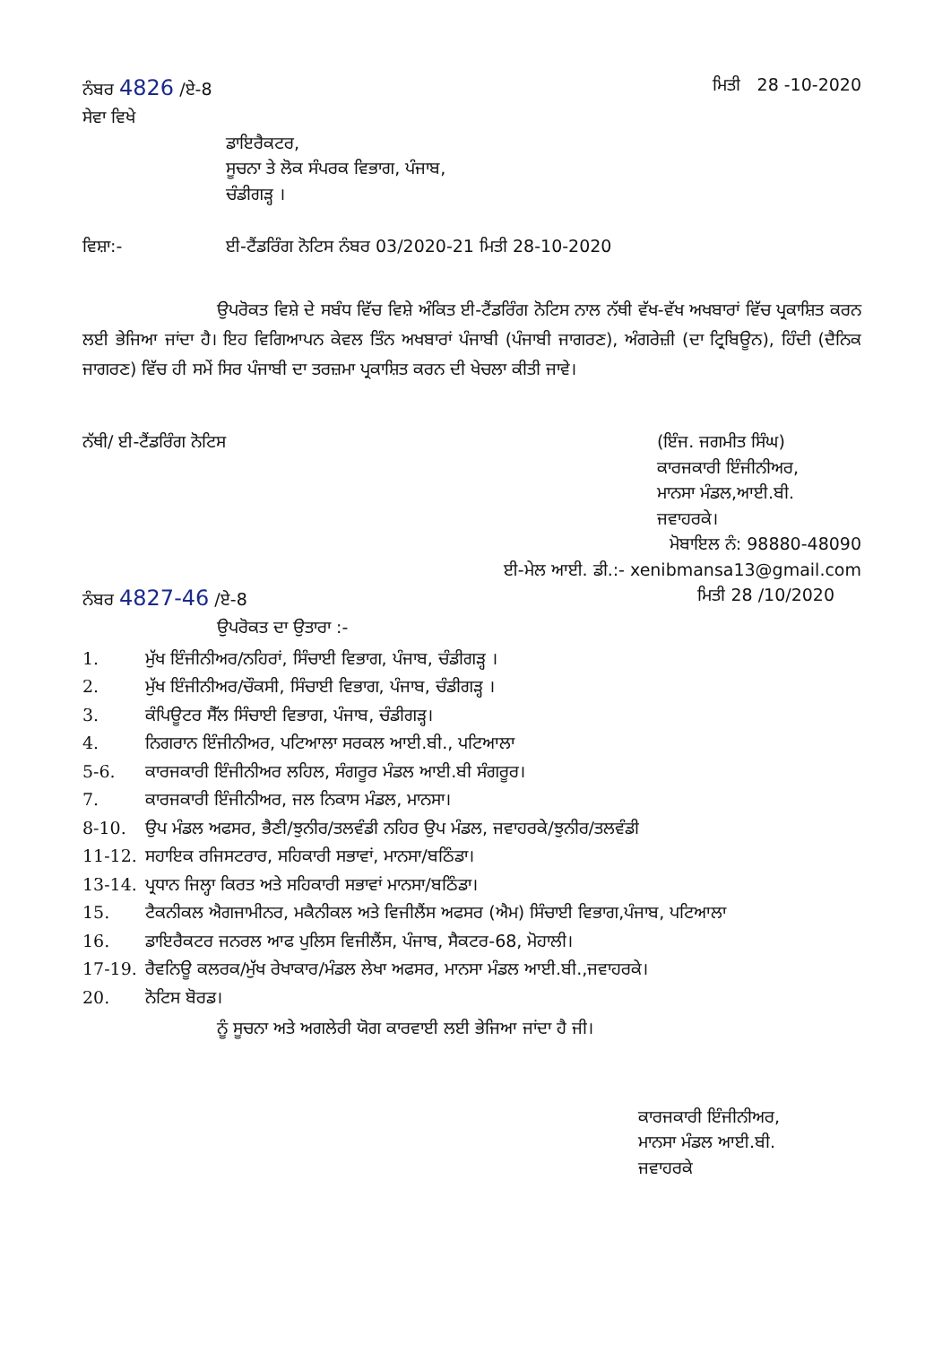ਨੰਬਰ 4826 /ਏ-8 ਮਿਤੀ 28 -10-2020
ਸੇਵਾ ਵਿਖੇ
ਡਾਇਰੈਕਟਰ,
ਸੂਚਨਾ ਤੇ ਲੋਕ ਸੰਪਰਕ ਵਿਭਾਗ, ਪੰਜਾਬ,
ਚੰਡੀਗੜ੍ਹ ।
ਵਿਸ਼ਾ:- ਈ-ਟੈਂਡਰਿੰਗ ਨੋਟਿਸ ਨੰਬਰ 03/2020-21 ਮਿਤੀ 28-10-2020
ਉਪਰੋਕਤ ਵਿਸ਼ੇ ਦੇ ਸਬੰਧ ਵਿੱਚ ਵਿਸ਼ੇ ਅੰਕਿਤ ਈ-ਟੈਂਡਰਿੰਗ ਨੋਟਿਸ ਨਾਲ ਨੱਥੀ ਵੱਖ-ਵੱਖ ਅਖਬਾਰਾਂ ਵਿੱਚ ਪ੍ਰਕਾਸ਼ਿਤ ਕਰਨ ਲਈ ਭੇਜਿਆ ਜਾਂਦਾ ਹੈ। ਇਹ ਵਿਗਿਆਪਨ ਕੇਵਲ ਤਿੰਨ ਅਖਬਾਰਾਂ ਪੰਜਾਬੀ (ਪੰਜਾਬੀ ਜਾਗਰਣ), ਅੰਗਰੇਜ਼ੀ (ਦਾ ਟ੍ਰਿਬਿਊਨ), ਹਿੰਦੀ (ਦੈਨਿਕ ਜਾਗਰਣ) ਵਿੱਚ ਹੀ ਸਮੇਂ ਸਿਰ ਪੰਜਾਬੀ ਦਾ ਤਰਜ਼ਮਾ ਪ੍ਰਕਾਸ਼ਿਤ ਕਰਨ ਦੀ ਖੇਚਲਾ ਕੀਤੀ ਜਾਵੇ।
ਨੱਥੀ/ ਈ-ਟੈਂਡਰਿੰਗ ਨੋਟਿਸ (ਇੰਜ. ਜਗਮੀਤ ਸਿੰਘ)
ਕਾਰਜਕਾਰੀ ਇੰਜੀਨੀਅਰ,
ਮਾਨਸਾ ਮੰਡਲ,ਆਈ.ਬੀ.
ਜਵਾਹਰਕੇ।
ਮੋਬਾਇਲ ਨੰ: 98880-48090
ਈ-ਮੇਲ ਆਈ. ਡੀ.:- xenibmansa13@gmail.com
ਨੰਬਰ 4827-46 /ਏ-8 ਮਿਤੀ 28 /10/2020
ਉਪਰੋਕਤ ਦਾ ਉਤਾਰਾ :-
1. ਮੁੱਖ ਇੰਜੀਨੀਅਰ/ਨਹਿਰਾਂ, ਸਿੰਚਾਈ ਵਿਭਾਗ, ਪੰਜਾਬ, ਚੰਡੀਗੜ੍ਹ ।
2. ਮੁੱਖ ਇੰਜੀਨੀਅਰ/ਚੌਕਸੀ, ਸਿੰਚਾਈ ਵਿਭਾਗ, ਪੰਜਾਬ, ਚੰਡੀਗੜ੍ਹ ।
3. ਕੰਪਿਊਟਰ ਸੈੱਲ ਸਿੰਚਾਈ ਵਿਭਾਗ, ਪੰਜਾਬ, ਚੰਡੀਗੜ੍ਹ।
4. ਨਿਗਰਾਨ ਇੰਜੀਨੀਅਰ, ਪਟਿਆਲਾ ਸਰਕਲ ਆਈ.ਬੀ., ਪਟਿਆਲਾ
5-6. ਕਾਰਜਕਾਰੀ ਇੰਜੀਨੀਅਰ ਲਹਿਲ, ਸੰਗਰੂਰ ਮੰਡਲ ਆਈ.ਬੀ ਸੰਗਰੂਰ।
7. ਕਾਰਜਕਾਰੀ ਇੰਜੀਨੀਅਰ, ਜਲ ਨਿਕਾਸ ਮੰਡਲ, ਮਾਨਸਾ।
8-10. ਉਪ ਮੰਡਲ ਅਫਸਰ, ਭੈਣੀ/ਝੁਨੀਰ/ਤਲਵੰਡੀ ਨਹਿਰ ਉਪ ਮੰਡਲ, ਜਵਾਹਰਕੇ/ਝੁਨੀਰ/ਤਲਵੰਡੀ
11-12. ਸਹਾਇਕ ਰਜਿਸਟਰਾਰ, ਸਹਿਕਾਰੀ ਸਭਾਵਾਂ, ਮਾਨਸਾ/ਬਠਿੰਡਾ।
13-14. ਪ੍ਰਧਾਨ ਜਿਲ੍ਹਾ ਕਿਰਤ ਅਤੇ ਸਹਿਕਾਰੀ ਸਭਾਵਾਂ ਮਾਨਸਾ/ਬਠਿੰਡਾ।
15. ਟੈਕਨੀਕਲ ਐਗਜਾਮੀਨਰ, ਮਕੈਨੀਕਲ ਅਤੇ ਵਿਜੀਲੈਂਸ ਅਫਸਰ (ਐਮ) ਸਿੰਚਾਈ ਵਿਭਾਗ,ਪੰਜਾਬ, ਪਟਿਆਲਾ
16. ਡਾਇਰੈਕਟਰ ਜਨਰਲ ਆਫ ਪੁਲਿਸ ਵਿਜੀਲੈਂਸ, ਪੰਜਾਬ, ਸੈਕਟਰ-68, ਮੋਹਾਲੀ।
17-19. ਰੈਵਨਿਊ ਕਲਰਕ/ਮੁੱਖ ਰੇਖਾਕਾਰ/ਮੰਡਲ ਲੇਖਾ ਅਫਸਰ, ਮਾਨਸਾ ਮੰਡਲ ਆਈ.ਬੀ.,ਜਵਾਹਰਕੇ।
20. ਨੋਟਿਸ ਬੋਰਡ।
ਨੂੰ ਸੂਚਨਾ ਅਤੇ ਅਗਲੇਰੀ ਯੋਗ ਕਾਰਵਾਈ ਲਈ ਭੇਜਿਆ ਜਾਂਦਾ ਹੈ ਜੀ।
ਕਾਰਜਕਾਰੀ ਇੰਜੀਨੀਅਰ,
ਮਾਨਸਾ ਮੰਡਲ ਆਈ.ਬੀ.
ਜਵਾਹਰਕੇ